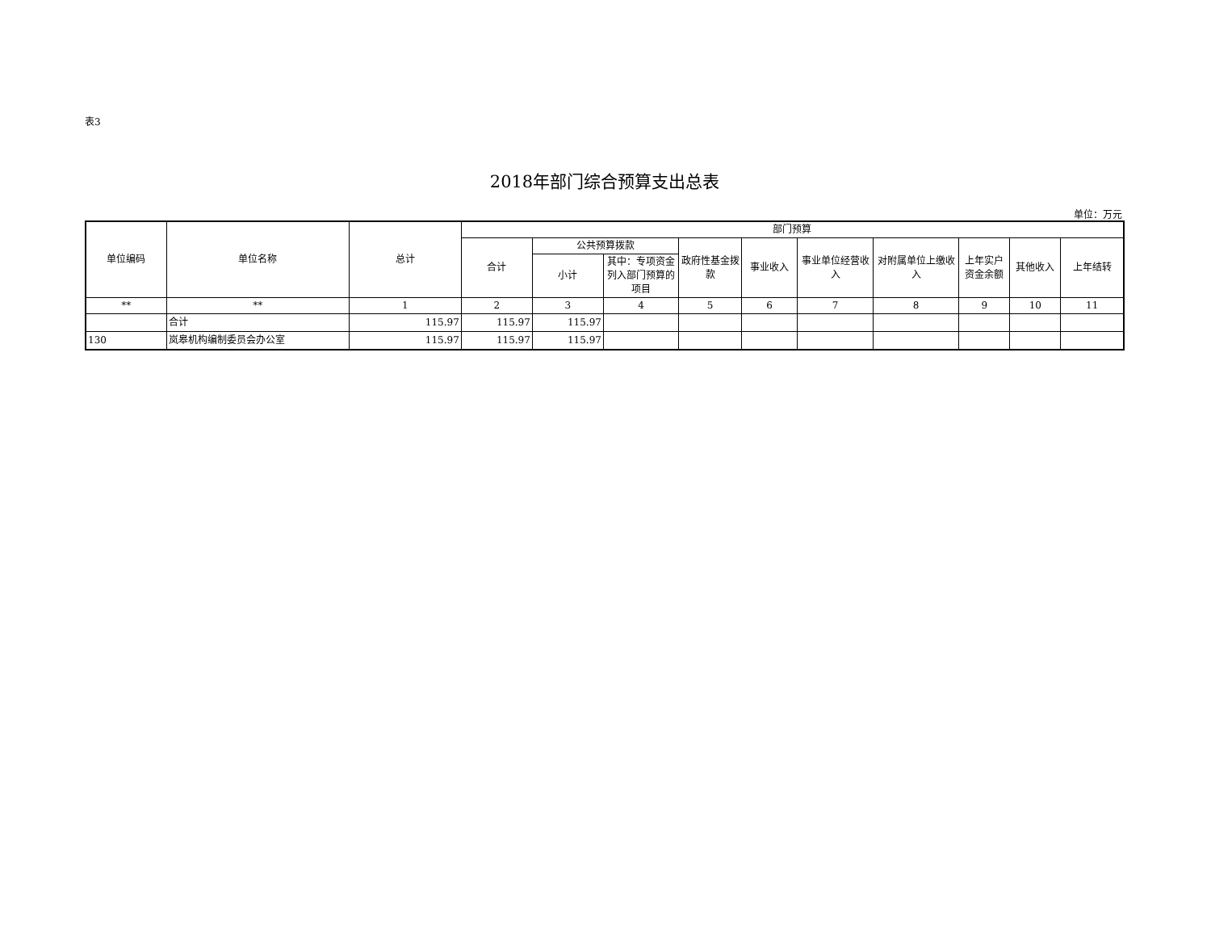表3
2018年部门综合预算支出总表
单位：万元
| 单位编码 | 单位名称 | 总计 | 部门预算 | | | | | | | | | |
| --- | --- | --- | --- | --- | --- | --- | --- | --- | --- | --- | --- | --- |
| | | | 合计 | 公共预算拨款 | | 政府性基金拨款 | 事业收入 | 事业单位经营收入 | 对附属单位上缴收入 | 上年实户资金余额 | 其他收入 | 上年结转 |
| | | | | 小计 | 其中：专项资金列入部门预算的项目 | | | | | | | |
| ** | ** | 1 | 2 | 3 | 4 | 5 | 6 | 7 | 8 | 9 | 10 | 11 |
| | 合计 | 115.97 | 115.97 | 115.97 | | | | | | | | |
| 130 | 岚皋机构编制委员会办公室 | 115.97 | 115.97 | 115.97 | | | | | | | | |